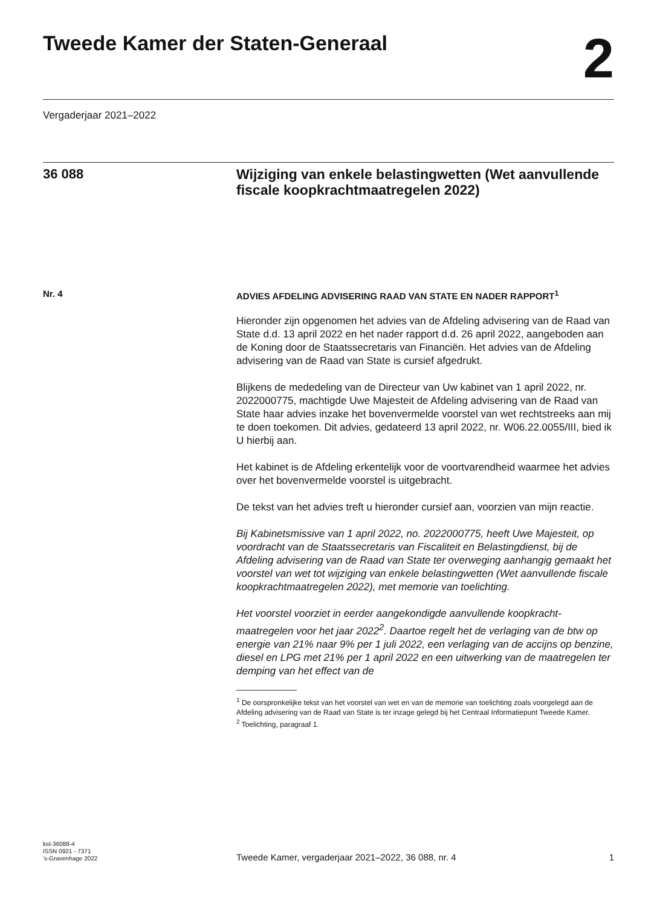Tweede Kamer der Staten-Generaal
2
Vergaderjaar 2021–2022
36 088
Wijziging van enkele belastingwetten (Wet aanvullende fiscale koopkrachtmaatregelen 2022)
Nr. 4
ADVIES AFDELING ADVISERING RAAD VAN STATE EN NADER RAPPORT<sup>1</sup>
Hieronder zijn opgenomen het advies van de Afdeling advisering van de Raad van State d.d. 13 april 2022 en het nader rapport d.d. 26 april 2022, aangeboden aan de Koning door de Staatssecretaris van Financiën. Het advies van de Afdeling advisering van de Raad van State is cursief afgedrukt.
Blijkens de mededeling van de Directeur van Uw kabinet van 1 april 2022, nr. 2022000775, machtigde Uwe Majesteit de Afdeling advisering van de Raad van State haar advies inzake het bovenvermelde voorstel van wet rechtstreeks aan mij te doen toekomen. Dit advies, gedateerd 13 april 2022, nr. W06.22.0055/III, bied ik U hierbij aan.
Het kabinet is de Afdeling erkentelijk voor de voortvarendheid waarmee het advies over het bovenvermelde voorstel is uitgebracht.
De tekst van het advies treft u hieronder cursief aan, voorzien van mijn reactie.
Bij Kabinetsmissive van 1 april 2022, no. 2022000775, heeft Uwe Majesteit, op voordracht van de Staatssecretaris van Fiscaliteit en Belastingdienst, bij de Afdeling advisering van de Raad van State ter overweging aanhangig gemaakt het voorstel van wet tot wijziging van enkele belastingwetten (Wet aanvullende fiscale koopkrachtmaatregelen 2022), met memorie van toelichting.
Het voorstel voorziet in eerder aangekondigde aanvullende koopkracht-maatregelen voor het jaar 2022<sup>2</sup>. Daartoe regelt het de verlaging van de btw op energie van 21% naar 9% per 1 juli 2022, een verlaging van de accijns op benzine, diesel en LPG met 21% per 1 april 2022 en een uitwerking van de maatregelen ter demping van het effect van de
<sup>1</sup> De oorspronkelijke tekst van het voorstel van wet en van de memorie van toelichting zoals voorgelegd aan de Afdeling advisering van de Raad van State is ter inzage gelegd bij het Centraal Informatiepunt Tweede Kamer.
<sup>2</sup> Toelichting, paragraaf 1.
kst-36088-4
ISSN 0921 - 7371
’s-Gravenhage 2022
Tweede Kamer, vergaderjaar 2021–2022, 36 088, nr. 4
1